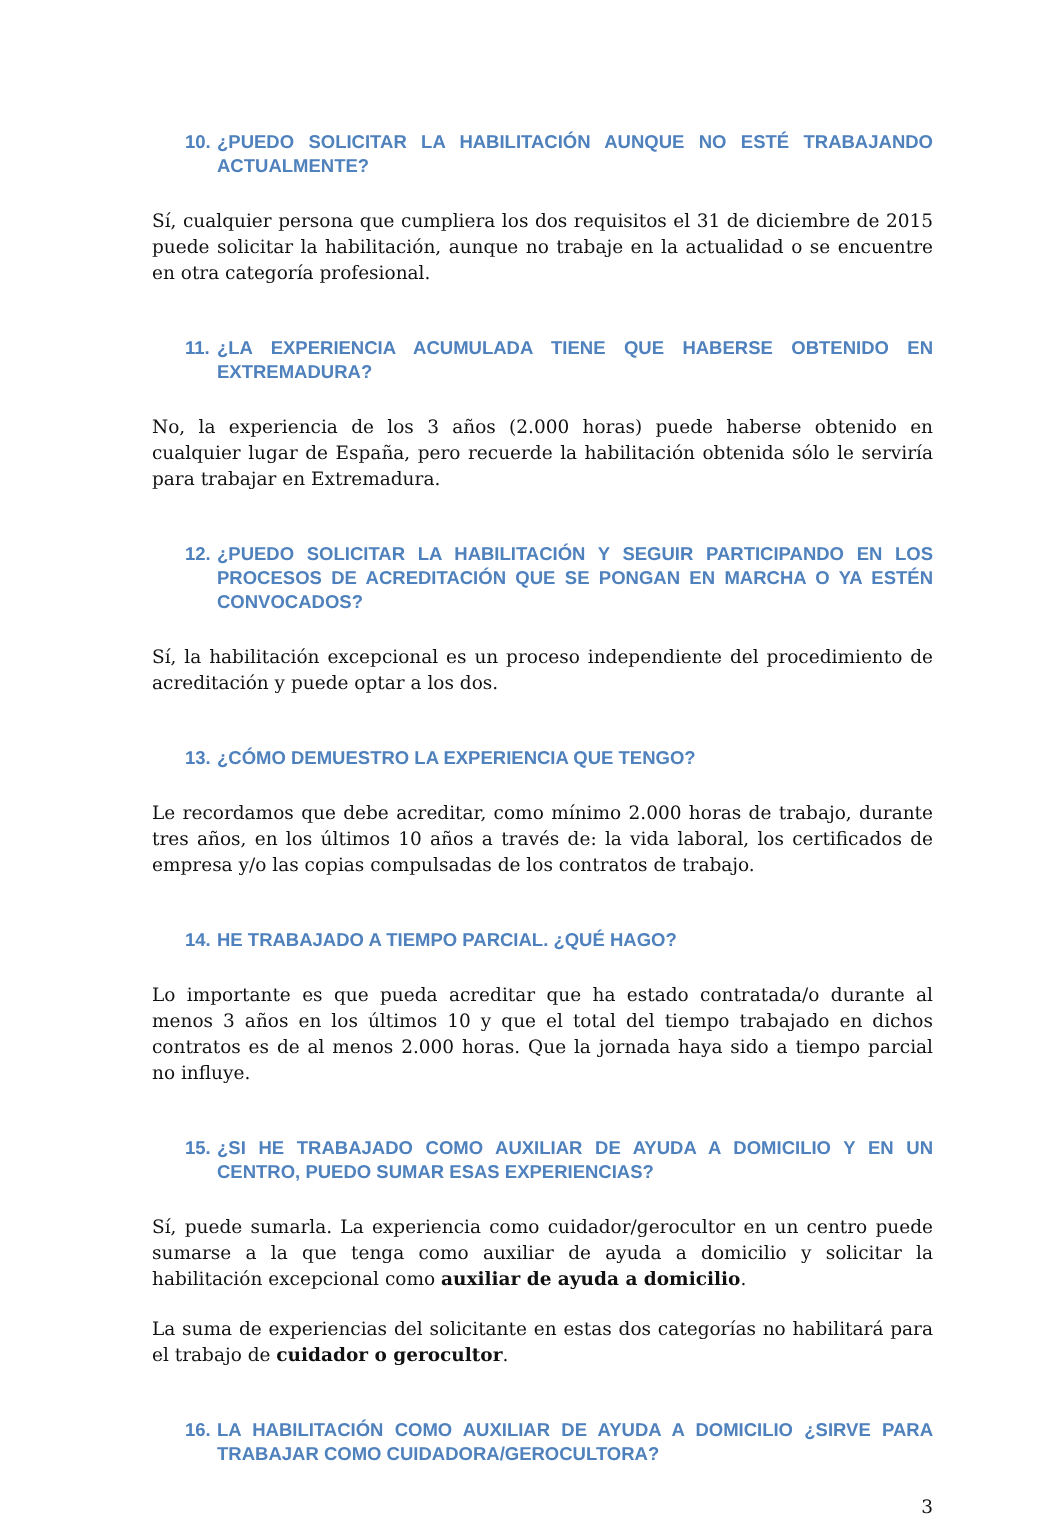10. ¿PUEDO SOLICITAR LA HABILITACIÓN AUNQUE NO ESTÉ TRABAJANDO ACTUALMENTE?
Sí, cualquier persona que cumpliera los dos requisitos el 31 de diciembre de 2015 puede solicitar la habilitación, aunque no trabaje en la actualidad o se encuentre en otra categoría profesional.
11. ¿LA EXPERIENCIA ACUMULADA TIENE QUE HABERSE OBTENIDO EN EXTREMADURA?
No, la experiencia de los 3 años (2.000 horas) puede haberse obtenido en cualquier lugar de España, pero recuerde la habilitación obtenida sólo le serviría para trabajar en Extremadura.
12. ¿PUEDO SOLICITAR LA HABILITACIÓN Y SEGUIR PARTICIPANDO EN LOS PROCESOS DE ACREDITACIÓN QUE SE PONGAN EN MARCHA O YA ESTÉN CONVOCADOS?
Sí, la habilitación excepcional es un proceso independiente del procedimiento de acreditación y puede optar a los dos.
13. ¿CÓMO DEMUESTRO LA EXPERIENCIA QUE TENGO?
Le recordamos que debe acreditar, como mínimo 2.000 horas de trabajo, durante tres años, en los últimos 10 años a través de: la vida laboral, los certificados de empresa y/o las copias compulsadas de los contratos de trabajo.
14. HE TRABAJADO A TIEMPO PARCIAL. ¿QUÉ HAGO?
Lo importante es que pueda acreditar que ha estado contratada/o durante al menos 3 años en los últimos 10 y que el total del tiempo trabajado en dichos contratos es de al menos 2.000 horas. Que la jornada haya sido a tiempo parcial no influye.
15. ¿SI HE TRABAJADO COMO AUXILIAR DE AYUDA A DOMICILIO Y EN UN CENTRO, PUEDO SUMAR ESAS EXPERIENCIAS?
Sí, puede sumarla. La experiencia como cuidador/gerocultor en un centro puede sumarse a la que tenga como auxiliar de ayuda a domicilio y solicitar la habilitación excepcional como auxiliar de ayuda a domicilio.
La suma de experiencias del solicitante en estas dos categorías no habilitará para el trabajo de cuidador o gerocultor.
16. LA HABILITACIÓN COMO AUXILIAR DE AYUDA A DOMICILIO ¿SIRVE PARA TRABAJAR COMO CUIDADORA/GEROCULTORA?
3